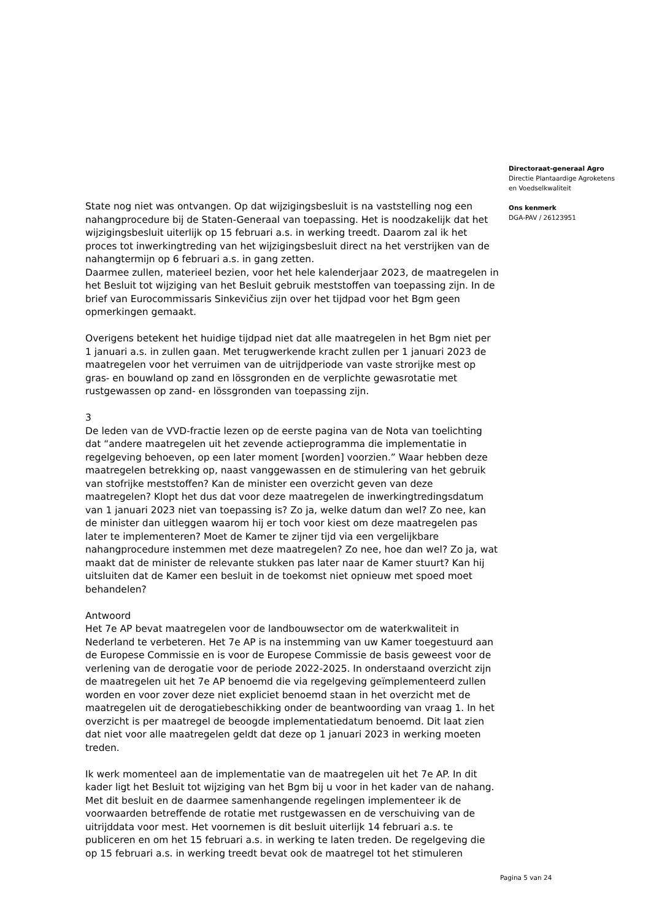State nog niet was ontvangen. Op dat wijzigingsbesluit is na vaststelling nog een nahangprocedure bij de Staten-Generaal van toepassing. Het is noodzakelijk dat het wijzigingsbesluit uiterlijk op 15 februari a.s. in werking treedt. Daarom zal ik het proces tot inwerkingtreding van het wijzigingsbesluit direct na het verstrijken van de nahangtermijn op 6 februari a.s. in gang zetten.
Daarmee zullen, materieel bezien, voor het hele kalenderjaar 2023, de maatregelen in het Besluit tot wijziging van het Besluit gebruik meststoffen van toepassing zijn. In de brief van Eurocommissaris Sinkevičius zijn over het tijdpad voor het Bgm geen opmerkingen gemaakt.
Overigens betekent het huidige tijdpad niet dat alle maatregelen in het Bgm niet per 1 januari a.s. in zullen gaan. Met terugwerkende kracht zullen per 1 januari 2023 de maatregelen voor het verruimen van de uitrijdperiode van vaste strorijke mest op gras- en bouwland op zand en lössgronden en de verplichte gewasrotatie met rustgewassen op zand- en lössgronden van toepassing zijn.
3
De leden van de VVD-fractie lezen op de eerste pagina van de Nota van toelichting dat “andere maatregelen uit het zevende actieprogramma die implementatie in regelgeving behoeven, op een later moment [worden] voorzien.” Waar hebben deze maatregelen betrekking op, naast vanggewassen en de stimulering van het gebruik van stofrijke meststoffen? Kan de minister een overzicht geven van deze maatregelen? Klopt het dus dat voor deze maatregelen de inwerkingtredingsdatum van 1 januari 2023 niet van toepassing is? Zo ja, welke datum dan wel? Zo nee, kan de minister dan uitleggen waarom hij er toch voor kiest om deze maatregelen pas later te implementeren? Moet de Kamer te zijner tijd via een vergelijkbare nahangprocedure instemmen met deze maatregelen? Zo nee, hoe dan wel? Zo ja, wat maakt dat de minister de relevante stukken pas later naar de Kamer stuurt? Kan hij uitsluiten dat de Kamer een besluit in de toekomst niet opnieuw met spoed moet behandelen?
Antwoord
Het 7e AP bevat maatregelen voor de landbouwsector om de waterkwaliteit in Nederland te verbeteren. Het 7e AP is na instemming van uw Kamer toegestuurd aan de Europese Commissie en is voor de Europese Commissie de basis geweest voor de verlening van de derogatie voor de periode 2022-2025. In onderstaand overzicht zijn de maatregelen uit het 7e AP benoemd die via regelgeving geïmplementeerd zullen worden en voor zover deze niet expliciet benoemd staan in het overzicht met de maatregelen uit de derogatiebeschikking onder de beantwoording van vraag 1. In het overzicht is per maatregel de beoogde implementatiedatum benoemd. Dit laat zien dat niet voor alle maatregelen geldt dat deze op 1 januari 2023 in werking moeten treden.
Ik werk momenteel aan de implementatie van de maatregelen uit het 7e AP. In dit kader ligt het Besluit tot wijziging van het Bgm bij u voor in het kader van de nahang. Met dit besluit en de daarmee samenhangende regelingen implementeer ik de voorwaarden betreffende de rotatie met rustgewassen en de verschuiving van de uitrijddata voor mest. Het voornemen is dit besluit uiterlijk 14 februari a.s. te publiceren en om het 15 februari a.s. in werking te laten treden. De regelgeving die op 15 februari a.s. in werking treedt bevat ook de maatregel tot het stimuleren
Directoraat-generaal Agro
Directie Plantaardige Agroketens
en Voedselkwaliteit
Ons kenmerk
DGA-PAV / 26123951
Pagina 5 van 24